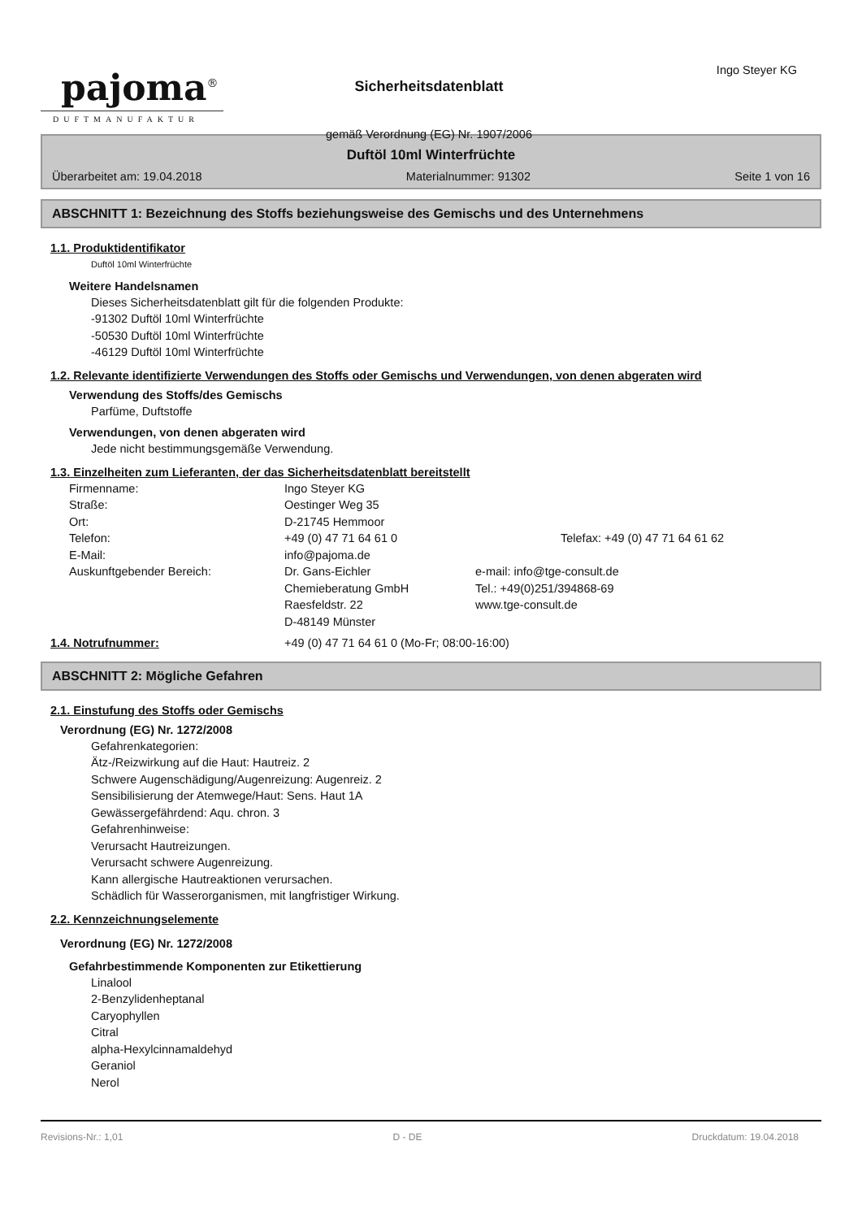pajoma<sup>®</sup>
DUFTMANUFAKTUR
Sicherheitsdatenblatt
gemäß Verordnung (EG) Nr. 1907/2006
Ingo Steyer KG
Duftöl 10ml Winterfrüchte
Überarbeitet am: 19.04.2018 Materialnummer: 91302 Seite 1 von 16
ABSCHNITT 1: Bezeichnung des Stoffs beziehungsweise des Gemischs und des Unternehmens
1.1. Produktidentifikator
Duftöl 10ml Winterfrüchte
Weitere Handelsnamen
Dieses Sicherheitsdatenblatt gilt für die folgenden Produkte:
-91302 Duftöl 10ml Winterfrüchte
-50530 Duftöl 10ml Winterfrüchte
-46129 Duftöl 10ml Winterfrüchte
1.2. Relevante identifizierte Verwendungen des Stoffs oder Gemischs und Verwendungen, von denen abgeraten wird
Verwendung des Stoffs/des Gemischs
Parfüme, Duftstoffe
Verwendungen, von denen abgeraten wird
Jede nicht bestimmungsgemäße Verwendung.
1.3. Einzelheiten zum Lieferanten, der das Sicherheitsdatenblatt bereitstellt
| Firmenname: | Ingo Steyer KG | |
| Straße: | Oestinger Weg 35 | |
| Ort: | D-21745 Hemmoor | |
| Telefon: | +49 (0) 47 71 64 61 0 | Telefax: +49 (0) 47 71 64 61 62 |
| E-Mail: | info@pajoma.de | |
| Auskunftgebender Bereich: | Dr. Gans-Eichler Chemieberatung GmbH Raesfeldstr. 22 D-48149 Münster | e-mail: info@tge-consult.de Tel.: +49(0)251/394868-69 www.tge-consult.de |
| 1.4. Notrufnummer: | +49 (0) 47 71 64 61 0 (Mo-Fr; 08:00-16:00) |
ABSCHNITT 2: Mögliche Gefahren
2.1. Einstufung des Stoffs oder Gemischs
Verordnung (EG) Nr. 1272/2008
Gefahrenkategorien:
Ätz-/Reizwirkung auf die Haut: Hautreiz. 2
Schwere Augenschädigung/Augenreizung: Augenreiz. 2
Sensibilisierung der Atemwege/Haut: Sens. Haut 1A
Gewässergefährdend: Aqu. chron. 3
Gefahrenhinweise:
Verursacht Hautreizungen.
Verursacht schwere Augenreizung.
Kann allergische Hautreaktionen verursachen.
Schädlich für Wasserorganismen, mit langfristiger Wirkung.
2.2. Kennzeichnungselemente
Verordnung (EG) Nr. 1272/2008
Gefahrbestimmende Komponenten zur Etikettierung
Linalool
2-Benzylidenheptanal
Caryophyllen
Citral
alpha-Hexylcinnamaldehyd
Geraniol
Nerol
Revisions-Nr.: 1,01 D - DE Druckdatum: 19.04.2018